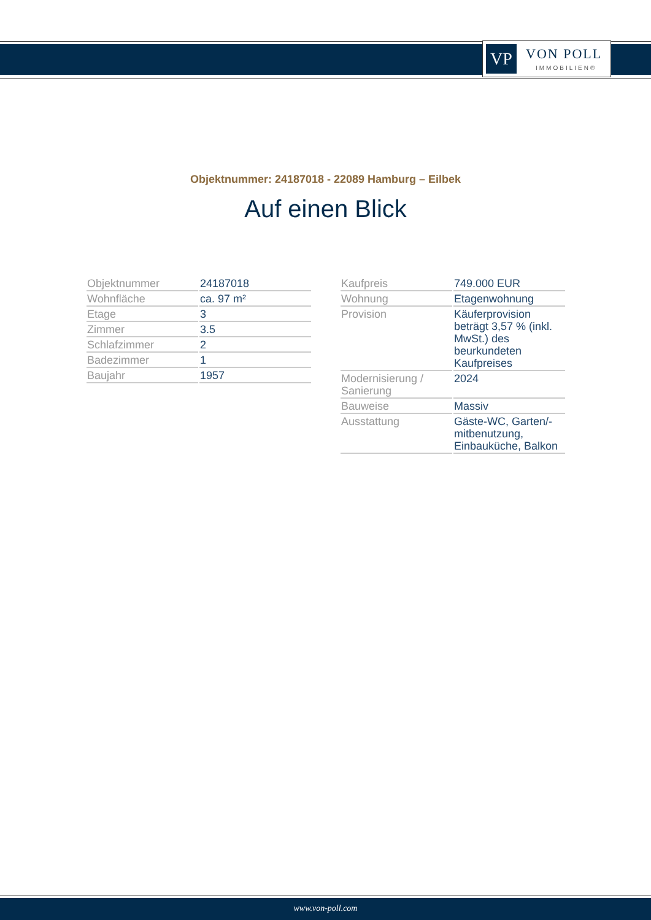VP VON POLL
IMMOBILIEN®
Objektnummer: 24187018 - 22089 Hamburg – Eilbek
Auf einen Blick
| Objektnummer | 24187018 |
| Wohnfläche | ca. 97 m² |
| Etage | 3 |
| Zimmer | 3.5 |
| Schlafzimmer | 2 |
| Badezimmer | 1 |
| Baujahr | 1957 |
| Kaufpreis | 749.000 EUR |
| Wohnung | Etagenwohnung |
| Provision | Käuferprovision beträgt 3,57 % (inkl. MwSt.) des beurkundeten Kaufpreises |
| Modernisierung / Sanierung | 2024 |
| Bauweise | Massiv |
| Ausstattung | Gäste-WC, Garten/-mitbenutzung, Einbauküche, Balkon |
www.von-poll.com